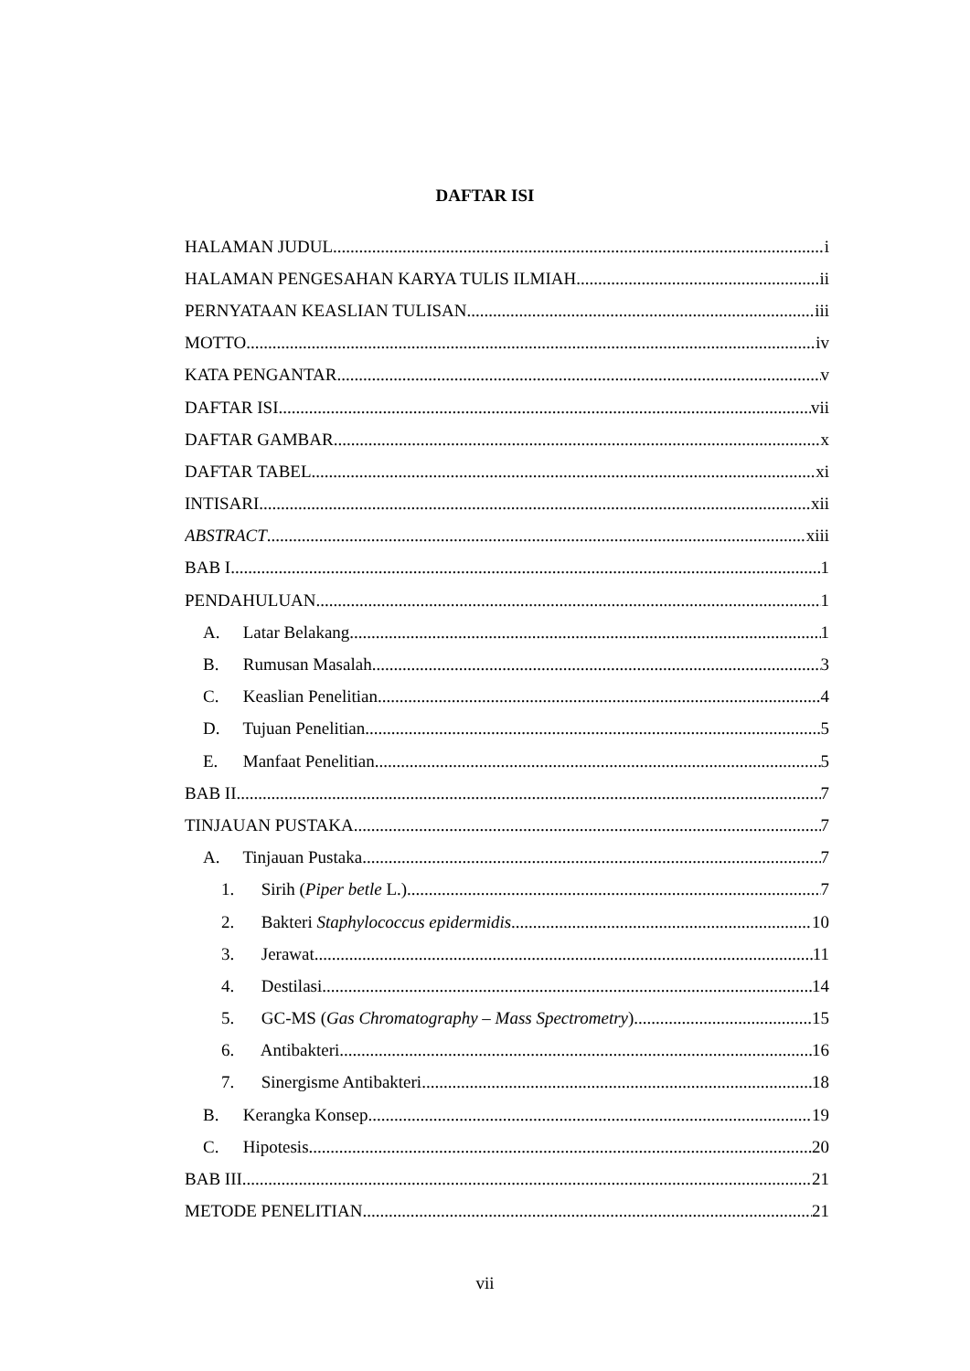DAFTAR ISI
HALAMAN JUDUL i
HALAMAN PENGESAHAN KARYA TULIS ILMIAH ii
PERNYATAAN KEASLIAN TULISAN iii
MOTTO iv
KATA PENGANTAR v
DAFTAR ISI vii
DAFTAR GAMBAR x
DAFTAR TABEL xi
INTISARI xii
ABSTRACT xiii
BAB I 1
PENDAHULUAN 1
A. Latar Belakang 1
B. Rumusan Masalah 3
C. Keaslian Penelitian 4
D. Tujuan Penelitian 5
E. Manfaat Penelitian 5
BAB II 7
TINJAUAN PUSTAKA 7
A. Tinjauan Pustaka 7
1. Sirih (Piper betle L.) 7
2. Bakteri Staphylococcus epidermidis 10
3. Jerawat 11
4. Destilasi 14
5. GC-MS (Gas Chromatography – Mass Spectrometry) 15
6. Antibakteri 16
7. Sinergisme Antibakteri 18
B. Kerangka Konsep 19
C. Hipotesis 20
BAB III 21
METODE PENELITIAN 21
vii